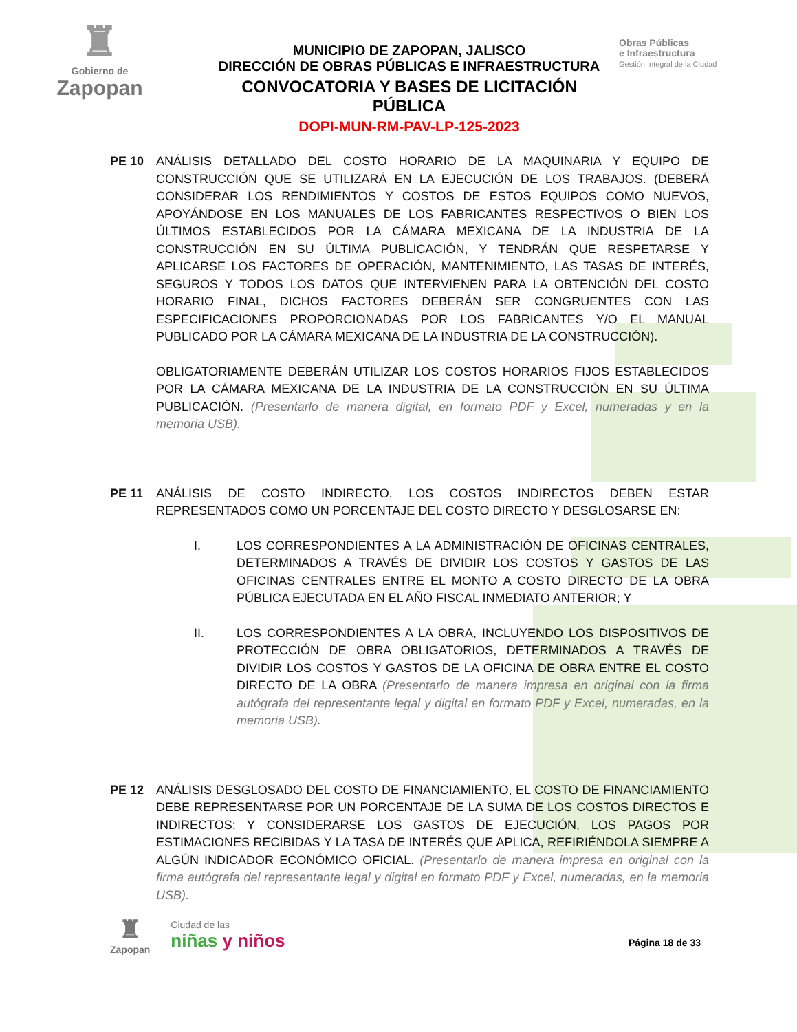♜
Gobierno de
Zapopan
MUNICIPIO DE ZAPOPAN, JALISCO
DIRECCIÓN DE OBRAS PÚBLICAS E INFRAESTRUCTURA
CONVOCATORIA Y BASES DE LICITACIÓN PÚBLICA
DOPI-MUN-RM-PAV-LP-125-2023
Obras Públicas
e Infraestructura
Gestión Integral de la Ciudad
PE 10 ANÁLISIS DETALLADO DEL COSTO HORARIO DE LA MAQUINARIA Y EQUIPO DE CONSTRUCCIÓN QUE SE UTILIZARÁ EN LA EJECUCIÓN DE LOS TRABAJOS. (DEBERÁ CONSIDERAR LOS RENDIMIENTOS Y COSTOS DE ESTOS EQUIPOS COMO NUEVOS, APOYÁNDOSE EN LOS MANUALES DE LOS FABRICANTES RESPECTIVOS O BIEN LOS ÚLTIMOS ESTABLECIDOS POR LA CÁMARA MEXICANA DE LA INDUSTRIA DE LA CONSTRUCCIÓN EN SU ÚLTIMA PUBLICACIÓN, Y TENDRÁN QUE RESPETARSE Y APLICARSE LOS FACTORES DE OPERACIÓN, MANTENIMIENTO, LAS TASAS DE INTERÉS, SEGUROS Y TODOS LOS DATOS QUE INTERVIENEN PARA LA OBTENCIÓN DEL COSTO HORARIO FINAL, DICHOS FACTORES DEBERÁN SER CONGRUENTES CON LAS ESPECIFICACIONES PROPORCIONADAS POR LOS FABRICANTES Y/O EL MANUAL PUBLICADO POR LA CÁMARA MEXICANA DE LA INDUSTRIA DE LA CONSTRUCCIÓN).
OBLIGATORIAMENTE DEBERÁN UTILIZAR LOS COSTOS HORARIOS FIJOS ESTABLECIDOS POR LA CÁMARA MEXICANA DE LA INDUSTRIA DE LA CONSTRUCCIÓN EN SU ÚLTIMA PUBLICACIÓN. (Presentarlo de manera digital, en formato PDF y Excel, numeradas y en la memoria USB).
PE 11 ANÁLISIS DE COSTO INDIRECTO, LOS COSTOS INDIRECTOS DEBEN ESTAR REPRESENTADOS COMO UN PORCENTAJE DEL COSTO DIRECTO Y DESGLOSARSE EN:
I. LOS CORRESPONDIENTES A LA ADMINISTRACIÓN DE OFICINAS CENTRALES, DETERMINADOS A TRAVÉS DE DIVIDIR LOS COSTOS Y GASTOS DE LAS OFICINAS CENTRALES ENTRE EL MONTO A COSTO DIRECTO DE LA OBRA PÚBLICA EJECUTADA EN EL AÑO FISCAL INMEDIATO ANTERIOR; Y
II. LOS CORRESPONDIENTES A LA OBRA, INCLUYENDO LOS DISPOSITIVOS DE PROTECCIÓN DE OBRA OBLIGATORIOS, DETERMINADOS A TRAVÉS DE DIVIDIR LOS COSTOS Y GASTOS DE LA OFICINA DE OBRA ENTRE EL COSTO DIRECTO DE LA OBRA (Presentarlo de manera impresa en original con la firma autógrafa del representante legal y digital en formato PDF y Excel, numeradas, en la memoria USB).
PE 12 ANÁLISIS DESGLOSADO DEL COSTO DE FINANCIAMIENTO, EL COSTO DE FINANCIAMIENTO DEBE REPRESENTARSE POR UN PORCENTAJE DE LA SUMA DE LOS COSTOS DIRECTOS E INDIRECTOS; Y CONSIDERARSE LOS GASTOS DE EJECUCIÓN, LOS PAGOS POR ESTIMACIONES RECIBIDAS Y LA TASA DE INTERÉS QUE APLICA, REFIRIÉNDOLA SIEMPRE A ALGÚN INDICADOR ECONÓMICO OFICIAL. (Presentarlo de manera impresa en original con la firma autógrafa del representante legal y digital en formato PDF y Excel, numeradas, en la memoria USB).
♜
Zapopan
Ciudad de las
niñas y niños
Página 18 de 33